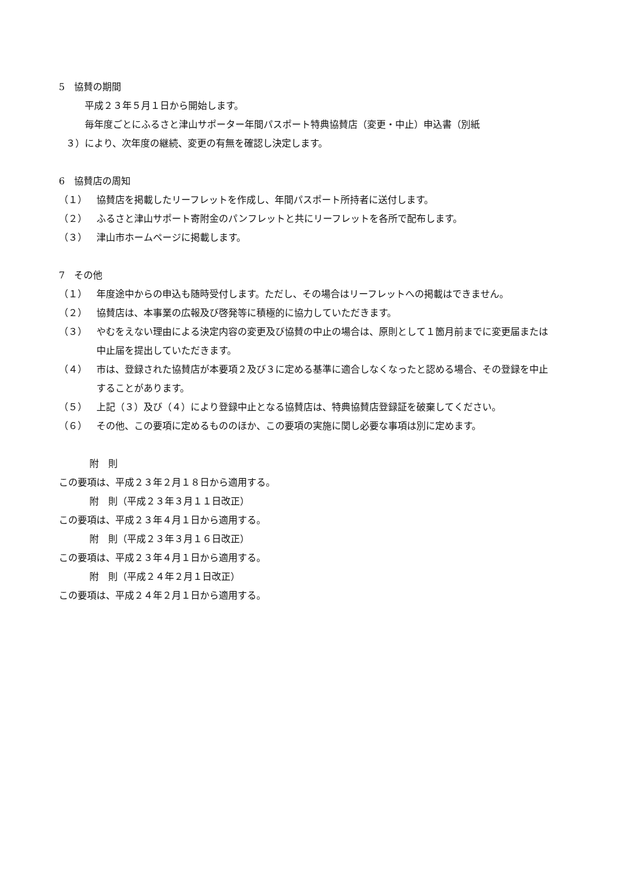5　協賛の期間
平成２３年５月１日から開始します。
毎年度ごとにふるさと津山サポーター年間パスポート特典協賛店（変更・中止）申込書（別紙
３）により、次年度の継続、変更の有無を確認し決定します。
6　協賛店の周知
（１） 協賛店を掲載したリーフレットを作成し、年間パスポート所持者に送付します。
（２） ふるさと津山サポート寄附金のパンフレットと共にリーフレットを各所で配布します。
（３） 津山市ホームページに掲載します。
7　その他
（１） 年度途中からの申込も随時受付します。ただし、その場合はリーフレットへの掲載はできません。
（２） 協賛店は、本事業の広報及び啓発等に積極的に協力していただきます。
（３） やむをえない理由による決定内容の変更及び協賛の中止の場合は、原則として１箇月前までに変更届または中止届を提出していただきます。
（４） 市は、登録された協賛店が本要項２及び３に定める基準に適合しなくなったと認める場合、その登録を中止することがあります。
（５） 上記（３）及び（４）により登録中止となる協賛店は、特典協賛店登録証を破棄してください。
（６） その他、この要項に定めるもののほか、この要項の実施に関し必要な事項は別に定めます。
附　則
この要項は、平成２３年２月１８日から適用する。
附　則（平成２３年３月１１日改正）
この要項は、平成２３年４月１日から適用する。
附　則（平成２３年３月１６日改正）
この要項は、平成２３年４月１日から適用する。
附　則（平成２４年２月１日改正）
この要項は、平成２４年２月１日から適用する。